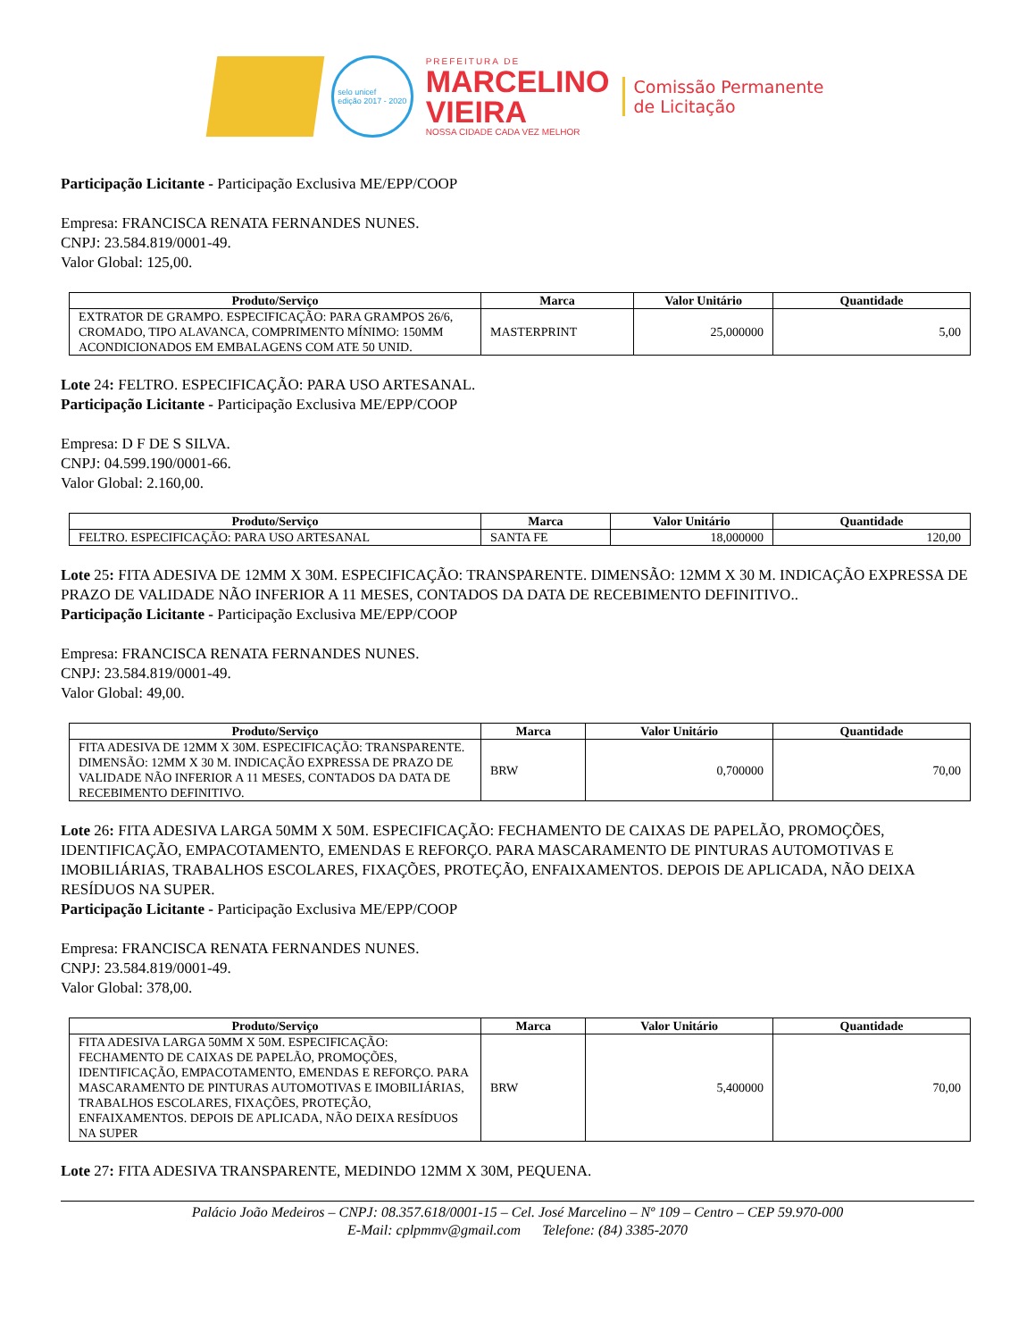selo unicef
edição 2017 - 2020
PREFEITURA DE
MARCELINO
VIEIRA
NOSSA CIDADE CADA VEZ MELHOR
Comissão Permanente
de Licitação
Participação Licitante - Participação Exclusiva ME/EPP/COOP
Empresa: FRANCISCA RENATA FERNANDES NUNES.
CNPJ: 23.584.819/0001-49.
Valor Global: 125,00.
| Produto/Serviço | Marca | Valor Unitário | Quantidade |
| --- | --- | --- | --- |
| EXTRATOR DE GRAMPO. ESPECIFICAÇÃO: PARA GRAMPOS 26/6, CROMADO, TIPO ALAVANCA, COMPRIMENTO MÍNIMO: 150MM ACONDICIONADOS EM EMBALAGENS COM ATE 50 UNID. | MASTERPRINT | 25,000000 | 5,00 |
Lote 24: FELTRO. ESPECIFICAÇÃO: PARA USO ARTESANAL.
Participação Licitante - Participação Exclusiva ME/EPP/COOP
Empresa: D F DE S SILVA.
CNPJ: 04.599.190/0001-66.
Valor Global: 2.160,00.
| Produto/Serviço | Marca | Valor Unitário | Quantidade |
| --- | --- | --- | --- |
| FELTRO. ESPECIFICAÇÃO: PARA USO ARTESANAL | SANTA FE | 18,000000 | 120,00 |
Lote 25: FITA ADESIVA DE 12MM X 30M. ESPECIFICAÇÃO: TRANSPARENTE. DIMENSÃO: 12MM X 30 M. INDICAÇÃO EXPRESSA DE PRAZO DE VALIDADE NÃO INFERIOR A 11 MESES, CONTADOS DA DATA DE RECEBIMENTO DEFINITIVO..
Participação Licitante - Participação Exclusiva ME/EPP/COOP
Empresa: FRANCISCA RENATA FERNANDES NUNES.
CNPJ: 23.584.819/0001-49.
Valor Global: 49,00.
| Produto/Serviço | Marca | Valor Unitário | Quantidade |
| --- | --- | --- | --- |
| FITA ADESIVA DE 12MM X 30M. ESPECIFICAÇÃO: TRANSPARENTE. DIMENSÃO: 12MM X 30 M. INDICAÇÃO EXPRESSA DE PRAZO DE VALIDADE NÃO INFERIOR A 11 MESES, CONTADOS DA DATA DE RECEBIMENTO DEFINITIVO. | BRW | 0,700000 | 70,00 |
Lote 26: FITA ADESIVA LARGA 50MM X 50M. ESPECIFICAÇÃO: FECHAMENTO DE CAIXAS DE PAPELÃO, PROMOÇÕES, IDENTIFICAÇÃO, EMPACOTAMENTO, EMENDAS E REFORÇO. PARA MASCARAMENTO DE PINTURAS AUTOMOTIVAS E IMOBILIÁRIAS, TRABALHOS ESCOLARES, FIXAÇÕES, PROTEÇÃO, ENFAIXAMENTOS. DEPOIS DE APLICADA, NÃO DEIXA RESÍDUOS NA SUPER.
Participação Licitante - Participação Exclusiva ME/EPP/COOP
Empresa: FRANCISCA RENATA FERNANDES NUNES.
CNPJ: 23.584.819/0001-49.
Valor Global: 378,00.
| Produto/Serviço | Marca | Valor Unitário | Quantidade |
| --- | --- | --- | --- |
| FITA ADESIVA LARGA 50MM X 50M. ESPECIFICAÇÃO: FECHAMENTO DE CAIXAS DE PAPELÃO, PROMOÇÕES, IDENTIFICAÇÃO, EMPACOTAMENTO, EMENDAS E REFORÇO. PARA MASCARAMENTO DE PINTURAS AUTOMOTIVAS E IMOBILIÁRIAS, TRABALHOS ESCOLARES, FIXAÇÕES, PROTEÇÃO, ENFAIXAMENTOS. DEPOIS DE APLICADA, NÃO DEIXA RESÍDUOS NA SUPER | BRW | 5,400000 | 70,00 |
Lote 27: FITA ADESIVA TRANSPARENTE, MEDINDO 12MM X 30M, PEQUENA.
Palácio João Medeiros – CNPJ: 08.357.618/0001-15 – Cel. José Marcelino – Nº 109 – Centro – CEP 59.970-000
E-Mail: cplpmmv@gmail.com Telefone: (84) 3385-2070